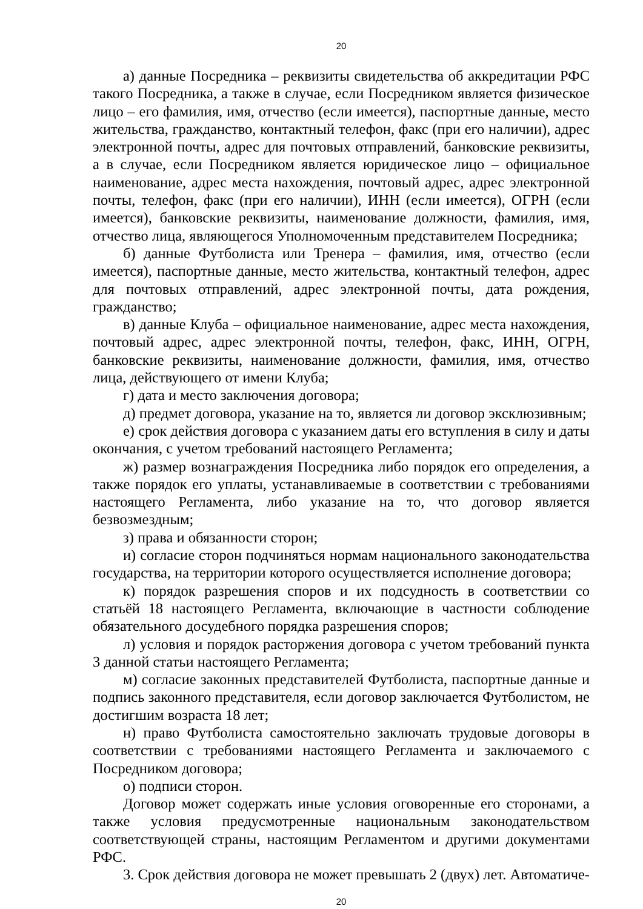20
а) данные Посредника – реквизиты свидетельства об аккредитации РФС такого Посредника, а также в случае, если Посредником является физическое лицо – его фамилия, имя, отчество (если имеется), паспортные данные, место жительства, гражданство, контактный телефон, факс (при его наличии), адрес электронной почты, адрес для почтовых отправлений, банковские реквизиты, а в случае, если Посредником является юридическое лицо – официальное наименование, адрес места нахождения, почтовый адрес, адрес электронной почты, телефон, факс (при его наличии), ИНН (если имеется), ОГРН (если имеется), банковские реквизиты, наименование должности, фамилия, имя, отчество лица, являющегося Уполномоченным представителем Посредника;
б) данные Футболиста или Тренера – фамилия, имя, отчество (если имеется), паспортные данные, место жительства, контактный телефон, адрес для почтовых отправлений, адрес электронной почты, дата рождения, гражданство;
в) данные Клуба – официальное наименование, адрес места нахождения, почтовый адрес, адрес электронной почты, телефон, факс, ИНН, ОГРН, банковские реквизиты, наименование должности, фамилия, имя, отчество лица, действующего от имени Клуба;
г) дата и место заключения договора;
д) предмет договора, указание на то, является ли договор эксклюзивным;
е) срок действия договора с указанием даты его вступления в силу и даты окончания, с учетом требований настоящего Регламента;
ж) размер вознаграждения Посредника либо порядок его определения, а также порядок его уплаты, устанавливаемые в соответствии с требованиями настоящего Регламента, либо указание на то, что договор является безвозмездным;
з) права и обязанности сторон;
и) согласие сторон подчиняться нормам национального законодательства государства, на территории которого осуществляется исполнение договора;
к) порядок разрешения споров и их подсудность в соответствии со статьёй 18 настоящего Регламента, включающие в частности соблюдение обязательного досудебного порядка разрешения споров;
л) условия и порядок расторжения договора с учетом требований пункта 3 данной статьи настоящего Регламента;
м) согласие законных представителей Футболиста, паспортные данные и подпись законного представителя, если договор заключается Футболистом, не достигшим возраста 18 лет;
н) право Футболиста самостоятельно заключать трудовые договоры в соответствии с требованиями настоящего Регламента и заключаемого с Посредником договора;
о) подписи сторон.
Договор может содержать иные условия оговоренные его сторонами, а также условия предусмотренные национальным законодательством соответствующей страны, настоящим Регламентом и другими документами РФС.
3. Срок действия договора не может превышать 2 (двух) лет. Автоматиче-
20